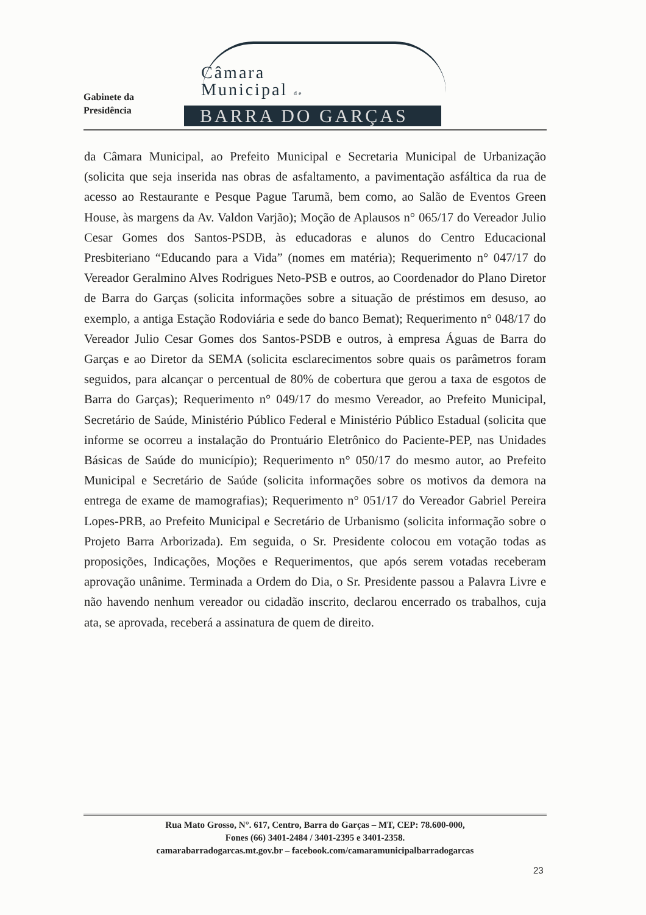Gabinete da
Presidência
Câmara
Municipal de
BARRA DO GARÇAS
da Câmara Municipal, ao Prefeito Municipal e Secretaria Municipal de Urbanização (solicita que seja inserida nas obras de asfaltamento, a pavimentação asfáltica da rua de acesso ao Restaurante e Pesque Pague Tarumã, bem como, ao Salão de Eventos Green House, às margens da Av. Valdon Varjão); Moção de Aplausos n° 065/17 do Vereador Julio Cesar Gomes dos Santos-PSDB, às educadoras e alunos do Centro Educacional Presbiteriano “Educando para a Vida” (nomes em matéria); Requerimento n° 047/17 do Vereador Geralmino Alves Rodrigues Neto-PSB e outros, ao Coordenador do Plano Diretor de Barra do Garças (solicita informações sobre a situação de préstimos em desuso, ao exemplo, a antiga Estação Rodoviária e sede do banco Bemat); Requerimento n° 048/17 do Vereador Julio Cesar Gomes dos Santos-PSDB e outros, à empresa Águas de Barra do Garças e ao Diretor da SEMA (solicita esclarecimentos sobre quais os parâmetros foram seguidos, para alcançar o percentual de 80% de cobertura que gerou a taxa de esgotos de Barra do Garças); Requerimento n° 049/17 do mesmo Vereador, ao Prefeito Municipal, Secretário de Saúde, Ministério Público Federal e Ministério Público Estadual (solicita que informe se ocorreu a instalação do Prontuário Eletrônico do Paciente-PEP, nas Unidades Básicas de Saúde do município); Requerimento n° 050/17 do mesmo autor, ao Prefeito Municipal e Secretário de Saúde (solicita informações sobre os motivos da demora na entrega de exame de mamografias); Requerimento n° 051/17 do Vereador Gabriel Pereira Lopes-PRB, ao Prefeito Municipal e Secretário de Urbanismo (solicita informação sobre o Projeto Barra Arborizada). Em seguida, o Sr. Presidente colocou em votação todas as proposições, Indicações, Moções e Requerimentos, que após serem votadas receberam aprovação unânime. Terminada a Ordem do Dia, o Sr. Presidente passou a Palavra Livre e não havendo nenhum vereador ou cidadão inscrito, declarou encerrado os trabalhos, cuja ata, se aprovada, receberá a assinatura de quem de direito.
Rua Mato Grosso, N°. 617, Centro, Barra do Garças – MT, CEP: 78.600-000,
Fones (66) 3401-2484 / 3401-2395 e 3401-2358.
camarabarradogarcas.mt.gov.br – facebook.com/camaramunicipalbarradogarcas
23